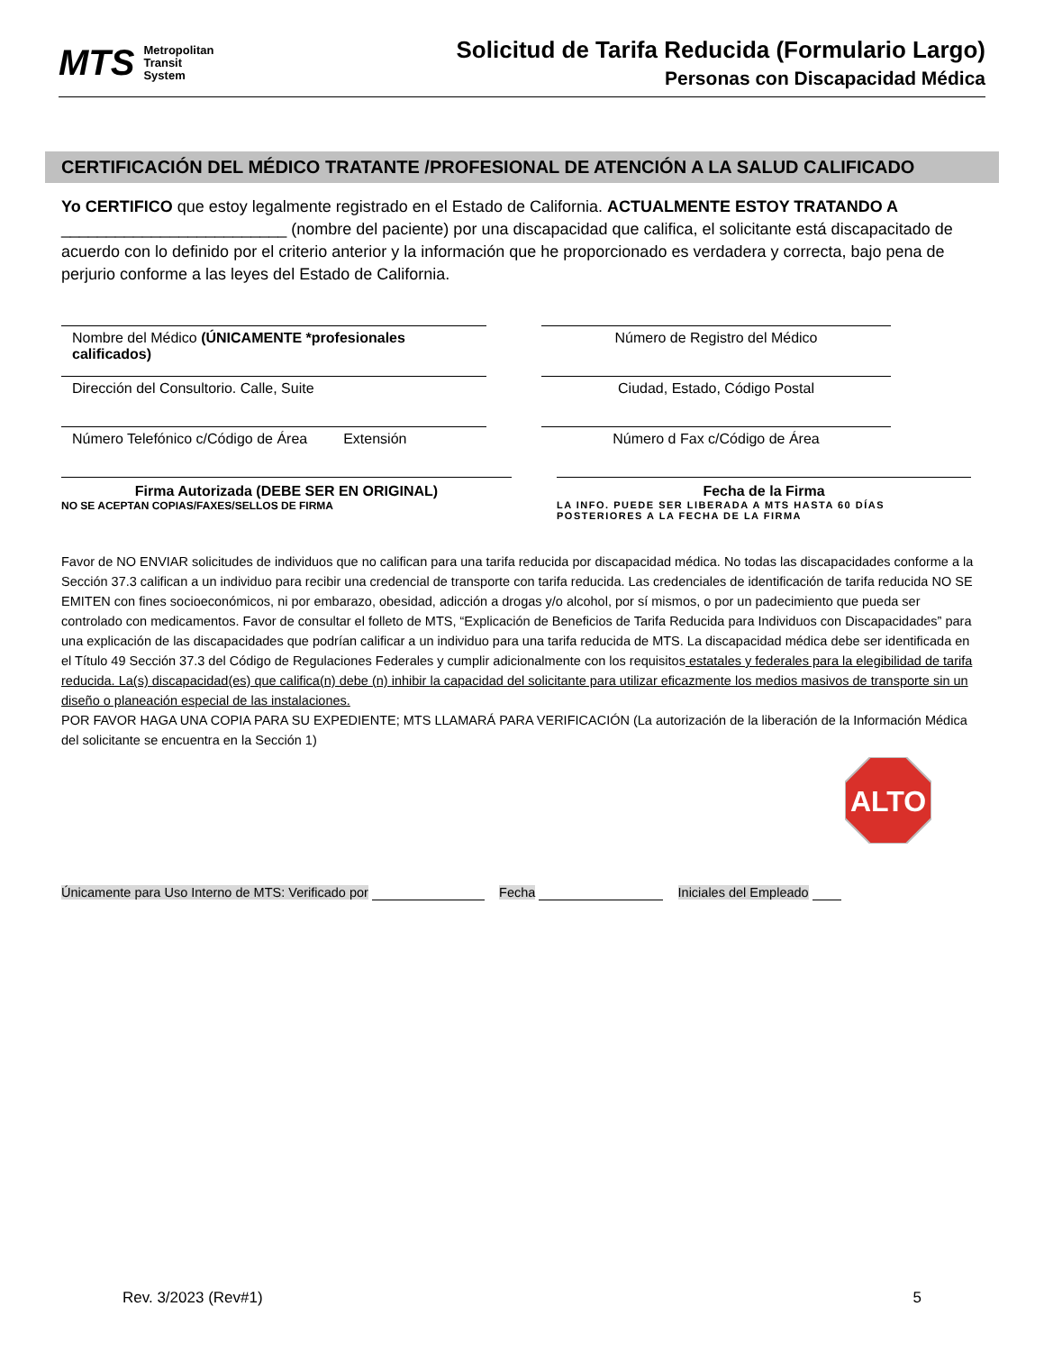MTS
Metropolitan
Transit
System
Solicitud de Tarifa Reducida (Formulario Largo)
Personas con Discapacidad Médica
CERTIFICACIÓN DEL MÉDICO TRATANTE /PROFESIONAL DE ATENCIÓN A LA SALUD CALIFICADO
Yo CERTIFICO que estoy legalmente registrado en el Estado de California. ACTUALMENTE ESTOY TRATANDO A _________________________ (nombre del paciente) por una discapacidad que califica, el solicitante está discapacitado de acuerdo con lo definido por el criterio anterior y la información que he proporcionado es verdadera y correcta, bajo pena de perjurio conforme a las leyes del Estado de California.
Nombre del Médico (ÚNICAMENTE *profesionales calificados)
Número de Registro del Médico
Dirección del Consultorio. Calle, Suite Ciudad, Estado, Código Postal
Número Telefónico c/Código de Área Extensión
Número d Fax c/Código de Área
Firma Autorizada (DEBE SER EN ORIGINAL)
NO SE ACEPTAN COPIAS/FAXES/SELLOS DE FIRMA
Fecha de la Firma
LA INFO. PUEDE SER LIBERADA A MTS HASTA 60 DÍAS POSTERIORES A LA FECHA DE LA FIRMA
Favor de NO ENVIAR solicitudes de individuos que no califican para una tarifa reducida por discapacidad médica. No todas las discapacidades conforme a la Sección 37.3 califican a un individuo para recibir una credencial de transporte con tarifa reducida. Las credenciales de identificación de tarifa reducida NO SE EMITEN con fines socioeconómicos, ni por embarazo, obesidad, adicción a drogas y/o alcohol, por sí mismos, o por un padecimiento que pueda ser controlado con medicamentos. Favor de consultar el folleto de MTS, “Explicación de Beneficios de Tarifa Reducida para Individuos con Discapacidades” para una explicación de las discapacidades que podrían calificar a un individuo para una tarifa reducida de MTS. La discapacidad médica debe ser identificada en el Título 49 Sección 37.3 del Código de Regulaciones Federales y cumplir adicionalmente con los requisitos estatales y federales para la elegibilidad de tarifa reducida. La(s) discapacidad(es) que califica(n) debe (n) inhibir la capacidad del solicitante para utilizar eficazmente los medios masivos de transporte sin un diseño o planeación especial de las instalaciones.
POR FAVOR HAGA UNA COPIA PARA SU EXPEDIENTE; MTS LLAMARÁ PARA VERIFICACIÓN (La autorización de la liberación de la Información Médica del solicitante se encuentra en la Sección 1)
ALTO
Únicamente para Uso Interno de MTS: Verificado por Fecha Iniciales del Empleado
Rev. 3/2023 (Rev#1) 5